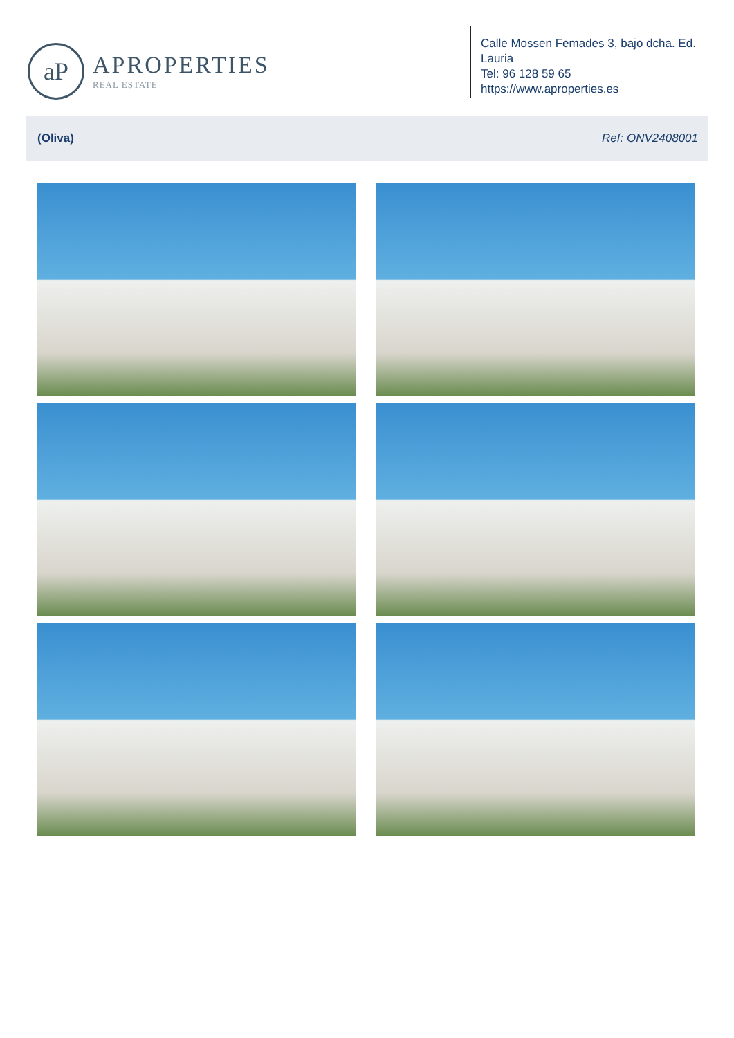aP
APROPERTIES
REAL ESTATE
Calle Mossen Femades 3, bajo dcha. Ed. Lauria
Tel: 96 128 59 65
https://www.aproperties.es
(Oliva) Ref: ONV2408001